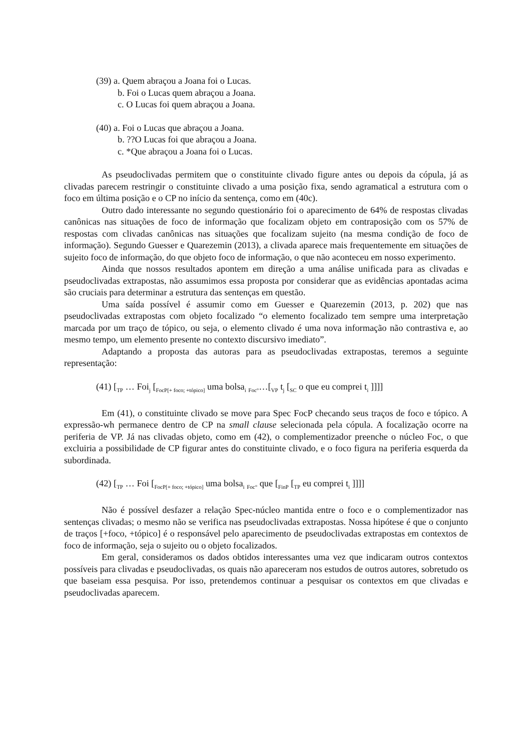(39) a. Quem abraçou a Joana foi o Lucas.
b. Foi o Lucas quem abraçou a Joana.
c. O Lucas foi quem abraçou a Joana.
(40) a. Foi o Lucas que abraçou a Joana.
b. ??O Lucas foi que abraçou a Joana.
c. *Que abraçou a Joana foi o Lucas.
As pseudoclivadas permitem que o constituinte clivado figure antes ou depois da cópula, já as clivadas parecem restringir o constituinte clivado a uma posição fixa, sendo agramatical a estrutura com o foco em última posição e o CP no início da sentença, como em (40c).
Outro dado interessante no segundo questionário foi o aparecimento de 64% de respostas clivadas canônicas nas situações de foco de informação que focalizam objeto em contraposição com os 57% de respostas com clivadas canônicas nas situações que focalizam sujeito (na mesma condição de foco de informação). Segundo Guesser e Quarezemin (2013), a clivada aparece mais frequentemente em situações de sujeito foco de informação, do que objeto foco de informação, o que não aconteceu em nosso experimento.
Ainda que nossos resultados apontem em direção a uma análise unificada para as clivadas e pseudoclivadas extrapostas, não assumimos essa proposta por considerar que as evidências apontadas acima são cruciais para determinar a estrutura das sentenças em questão.
Uma saída possível é assumir como em Guesser e Quarezemin (2013, p. 202) que nas pseudoclivadas extrapostas com objeto focalizado “o elemento focalizado tem sempre uma interpretação marcada por um traço de tópico, ou seja, o elemento clivado é uma nova informação não contrastiva e, ao mesmo tempo, um elemento presente no contexto discursivo imediato”.
Adaptando a proposta das autoras para as pseudoclivadas extrapostas, teremos a seguinte representação:
(41) [<sub>TP</sub> … Foi<sub>j</sub> [<sub>FocP[+ foco; +tópico]</sub> uma bolsa<sub>i</sub> <sub>Foc°</sub>…[<sub>VP</sub> t<sub>j</sub> [<sub>SC</sub> o que eu comprei t<sub>i</sub> ]]]]
Em (41), o constituinte clivado se move para Spec FocP checando seus traços de foco e tópico. A expressão-wh permanece dentro de CP na small clause selecionada pela cópula. A focalização ocorre na periferia de VP. Já nas clivadas objeto, como em (42), o complementizador preenche o núcleo Foc, o que excluiria a possibilidade de CP figurar antes do constituinte clivado, e o foco figura na periferia esquerda da subordinada.
(42) [<sub>TP</sub> … Foi [<sub>FocP[+ foco; +tópico]</sub> uma bolsa<sub>i</sub> <sub>Foc°</sub> que [<sub>FinP</sub> [<sub>TP</sub> eu comprei t<sub>i</sub> ]]]]
Não é possível desfazer a relação Spec-núcleo mantida entre o foco e o complementizador nas sentenças clivadas; o mesmo não se verifica nas pseudoclivadas extrapostas. Nossa hipótese é que o conjunto de traços [+foco, +tópico] é o responsável pelo aparecimento de pseudoclivadas extrapostas em contextos de foco de informação, seja o sujeito ou o objeto focalizados.
Em geral, consideramos os dados obtidos interessantes uma vez que indicaram outros contextos possíveis para clivadas e pseudoclivadas, os quais não apareceram nos estudos de outros autores, sobretudo os que baseiam essa pesquisa. Por isso, pretendemos continuar a pesquisar os contextos em que clivadas e pseudoclivadas aparecem.